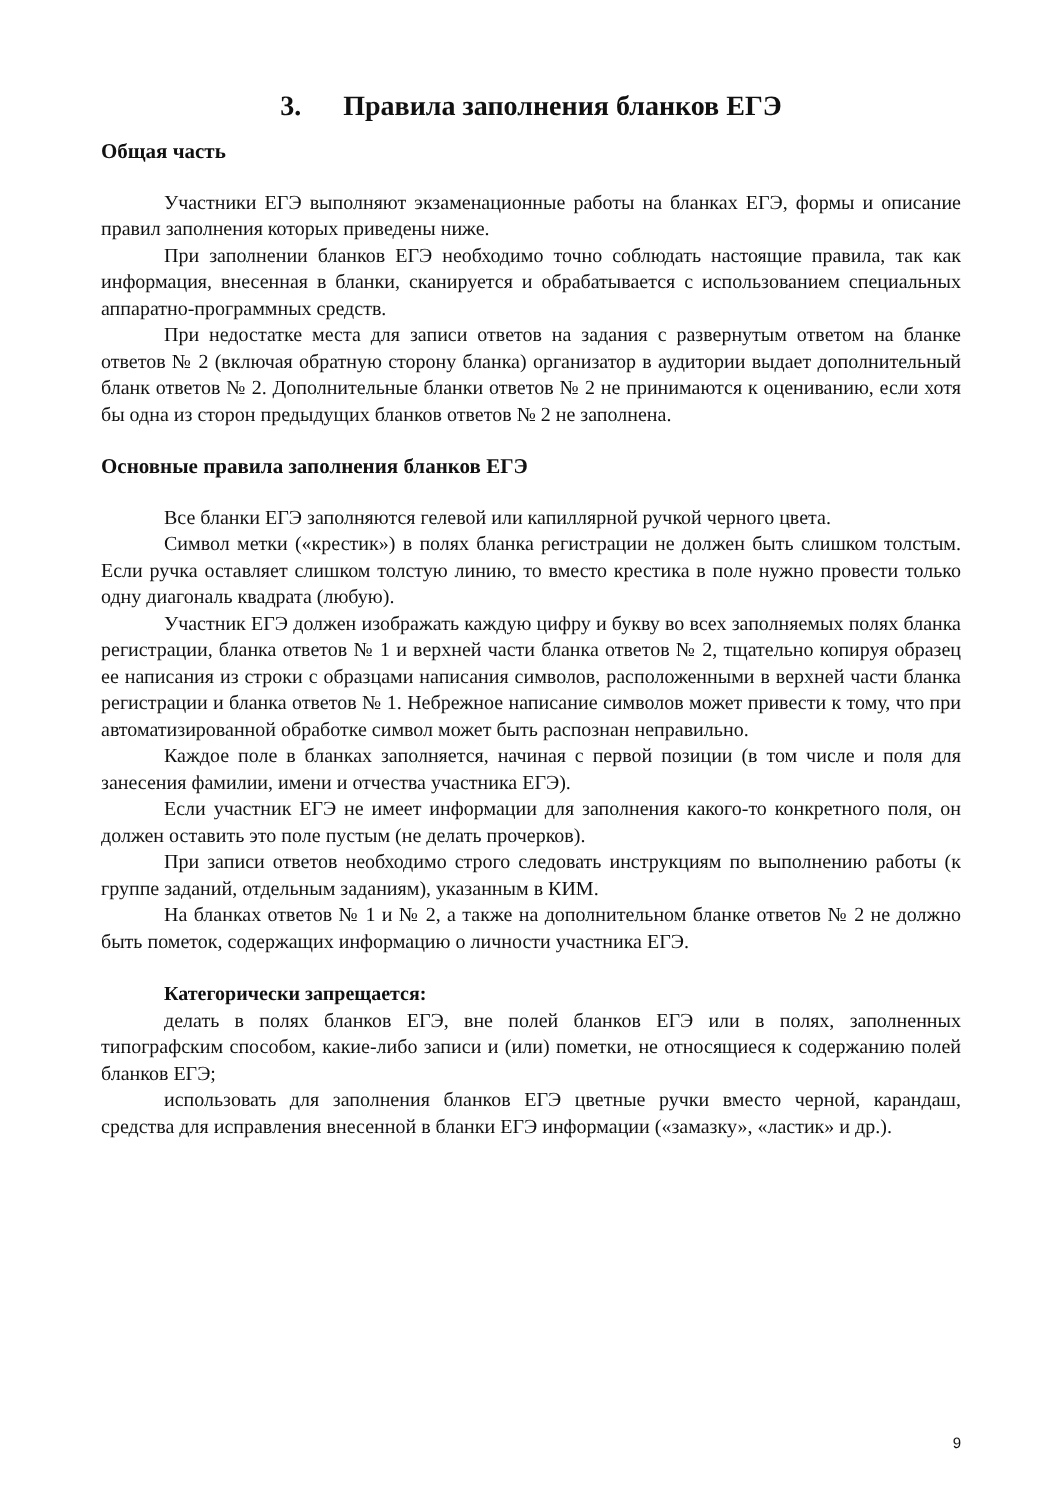3. Правила заполнения бланков ЕГЭ
Общая часть
Участники ЕГЭ выполняют экзаменационные работы на бланках ЕГЭ, формы и описание правил заполнения которых приведены ниже.
При заполнении бланков ЕГЭ необходимо точно соблюдать настоящие правила, так как информация, внесенная в бланки, сканируется и обрабатывается с использованием специальных аппаратно-программных средств.
При недостатке места для записи ответов на задания с развернутым ответом на бланке ответов № 2 (включая обратную сторону бланка) организатор в аудитории выдает дополнительный бланк ответов № 2. Дополнительные бланки ответов № 2 не принимаются к оцениванию, если хотя бы одна из сторон предыдущих бланков ответов № 2 не заполнена.
Основные правила заполнения бланков ЕГЭ
Все бланки ЕГЭ заполняются гелевой или капиллярной ручкой черного цвета.
Символ метки («крестик») в полях бланка регистрации не должен быть слишком толстым. Если ручка оставляет слишком толстую линию, то вместо крестика в поле нужно провести только одну диагональ квадрата (любую).
Участник ЕГЭ должен изображать каждую цифру и букву во всех заполняемых полях бланка регистрации, бланка ответов № 1 и верхней части бланка ответов № 2, тщательно копируя образец ее написания из строки с образцами написания символов, расположенными в верхней части бланка регистрации и бланка ответов № 1. Небрежное написание символов может привести к тому, что при автоматизированной обработке символ может быть распознан неправильно.
Каждое поле в бланках заполняется, начиная с первой позиции (в том числе и поля для занесения фамилии, имени и отчества участника ЕГЭ).
Если участник ЕГЭ не имеет информации для заполнения какого-то конкретного поля, он должен оставить это поле пустым (не делать прочерков).
При записи ответов необходимо строго следовать инструкциям по выполнению работы (к группе заданий, отдельным заданиям), указанным в КИМ.
На бланках ответов № 1 и № 2, а также на дополнительном бланке ответов № 2 не должно быть пометок, содержащих информацию о личности участника ЕГЭ.
Категорически запрещается:
делать в полях бланков ЕГЭ, вне полей бланков ЕГЭ или в полях, заполненных типографским способом, какие-либо записи и (или) пометки, не относящиеся к содержанию полей бланков ЕГЭ;
использовать для заполнения бланков ЕГЭ цветные ручки вместо черной, карандаш, средства для исправления внесенной в бланки ЕГЭ информации («замазку», «ластик» и др.).
9